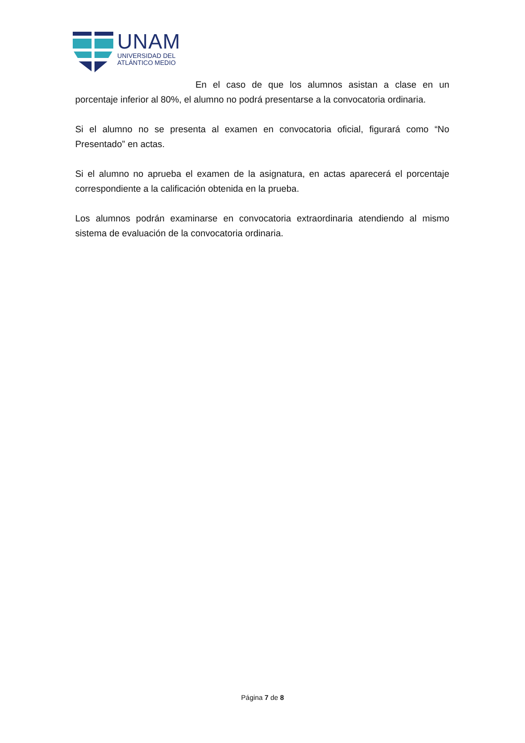UNAM
UNIVERSIDAD DEL
ATLÁNTICO MEDIO
En el caso de que los alumnos asistan a clase en un porcentaje inferior al 80%, el alumno no podrá presentarse a la convocatoria ordinaria.
Si el alumno no se presenta al examen en convocatoria oficial, figurará como “No Presentado” en actas.
Si el alumno no aprueba el examen de la asignatura, en actas aparecerá el porcentaje correspondiente a la calificación obtenida en la prueba.
Los alumnos podrán examinarse en convocatoria extraordinaria atendiendo al mismo sistema de evaluación de la convocatoria ordinaria.
Página 7 de 8